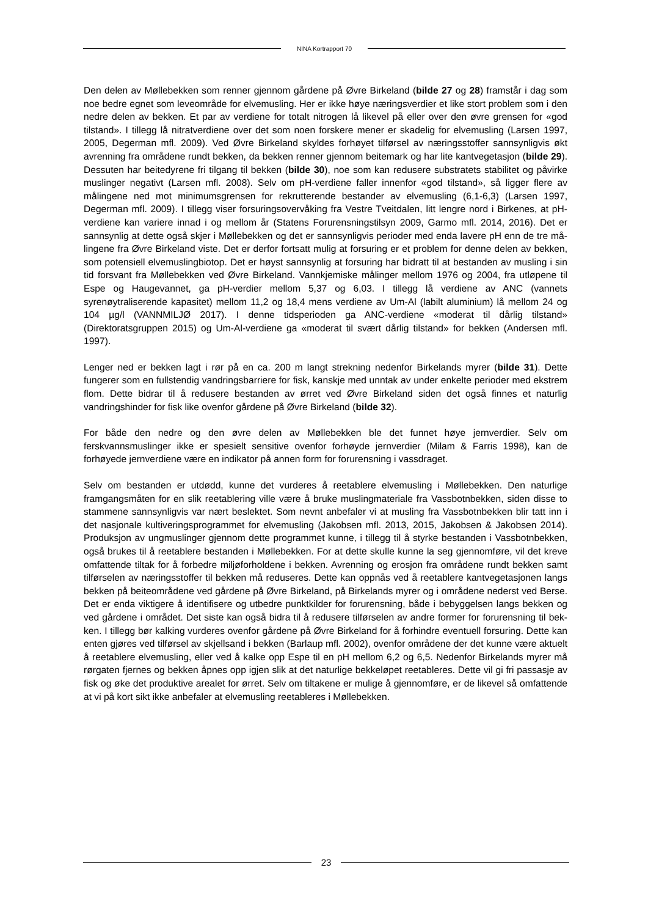NINA Kortrapport 70
Den delen av Møllebekken som renner gjennom gårdene på Øvre Birkeland (bilde 27 og 28) framstår i dag som noe bedre egnet som leveområde for elvemusling. Her er ikke høye nærings­verdier et like stort problem som i den nedre delen av bekken. Et par av verdiene for totalt nitro­gen lå likevel på eller over den øvre grensen for «god tilstand». I tillegg lå nitratverdiene over det som noen forskere mener er skadelig for elvemusling (Larsen 1997, 2005, Degerman mfl. 2009). Ved Øvre Birkeland skyldes forhøyet tilførsel av næringsstoffer sannsynligvis økt avrenning fra områdene rundt bekken, da bekken renner gjennom beitemark og har lite kantvegetasjon (bilde 29). Dessuten har beitedyrene fri tilgang til bekken (bilde 30), noe som kan redusere substratets stabilitet og påvirke muslinger negativt (Larsen mfl. 2008). Selv om pH-verdiene faller innenfor «god tilstand», så ligger flere av målingene ned mot minimumsgrensen for rekrutterende bestan­der av elvemusling (6,1-6,3) (Larsen 1997, Degerman mfl. 2009). I tillegg viser forsuringsover­våking fra Vestre Tveitdalen, litt lengre nord i Birkenes, at pH-verdiene kan variere innad i og mellom år (Statens Forurensningstilsyn 2009, Garmo mfl. 2014, 2016). Det er sannsynlig at dette også skjer i Møllebekken og det er sannsynligvis perioder med enda lavere pH enn de tre må­lingene fra Øvre Birkeland viste. Det er derfor fortsatt mulig at forsuring er et problem for denne delen av bekken, som potensiell elvemuslingbiotop. Det er høyst sannsynlig at forsuring har bidratt til at bestanden av musling i sin tid forsvant fra Møllebekken ved Øvre Birkeland. Vann­kjemiske målinger mellom 1976 og 2004, fra utløpene til Espe og Haugevannet, ga pH-verdier mellom 5,37 og 6,03. I tillegg lå verdiene av ANC (vannets syrenøytraliserende kapasitet) mellom 11,2 og 18,4 mens verdiene av Um-Al (labilt aluminium) lå mellom 24 og 104 µg/l (VANNMILJØ 2017). I denne tidsperioden ga ANC-verdiene «moderat til dårlig tilstand» (Direktoratsgruppen 2015) og Um-Al-verdiene ga «moderat til svært dårlig tilstand» for bekken (Andersen mfl. 1997).
Lenger ned er bekken lagt i rør på en ca. 200 m langt strekning nedenfor Birkelands myrer (bilde 31). Dette fungerer som en fullstendig vandringsbarriere for fisk, kanskje med unntak av under enkelte perioder med ekstrem flom. Dette bidrar til å redusere bestanden av ørret ved Øvre Birkeland siden det også finnes et naturlig vandringshinder for fisk like ovenfor gårdene på Øvre Birkeland (bilde 32).
For både den nedre og den øvre delen av Møllebekken ble det funnet høye jernverdier. Selv om ferskvannsmuslinger ikke er spesielt sensitive ovenfor forhøyde jernverdier (Milam & Farris 1998), kan de forhøyede jernverdiene være en indikator på annen form for forurensning i vass­draget.
Selv om bestanden er utdødd, kunne det vurderes å reetablere elvemusling i Møllebekken. Den naturlige framgangsmåten for en slik reetablering ville være å bruke muslingmateriale fra Vass­botnbekken, siden disse to stammene sannsynligvis var nært beslektet. Som nevnt anbefaler vi at musling fra Vassbotnbekken blir tatt inn i det nasjonale kultiveringsprogrammet for elve­musling (Jakobsen mfl. 2013, 2015, Jakobsen & Jakobsen 2014). Produksjon av ungmuslinger gjennom dette programmet kunne, i tillegg til å styrke bestanden i Vassbotnbekken, også brukes til å reetablere bestanden i Møllebekken. For at dette skulle kunne la seg gjennomføre, vil det kreve omfattende tiltak for å forbedre miljøforholdene i bekken. Avrenning og erosjon fra områ­dene rundt bekken samt tilførselen av næringsstoffer til bekken må reduseres. Dette kan oppnås ved å reetablere kantvegetasjonen langs bekken på beiteområdene ved gårdene på Øvre Birke­land, på Birkelands myrer og i områdene nederst ved Berse. Det er enda viktigere å identifisere og utbedre punktkilder for forurensning, både i bebyggelsen langs bekken og ved gårdene i om­rådet. Det siste kan også bidra til å redusere tilførselen av andre former for forurensning til bek­ken. I tillegg bør kalking vurderes ovenfor gårdene på Øvre Birkeland for å forhindre eventuell forsuring. Dette kan enten gjøres ved tilførsel av skjellsand i bekken (Barlaup mfl. 2002), ovenfor områdene der det kunne være aktuelt å reetablere elvemusling, eller ved å kalke opp Espe til en pH mellom 6,2 og 6,5. Nedenfor Birkelands myrer må rørgaten fjernes og bekken åpnes opp igjen slik at det naturlige bekkeløpet reetableres. Dette vil gi fri passasje av fisk og øke det pro­duktive arealet for ørret. Selv om tiltakene er mulige å gjennomføre, er de likevel så omfattende at vi på kort sikt ikke anbefaler at elvemusling reetableres i Møllebekken.
23